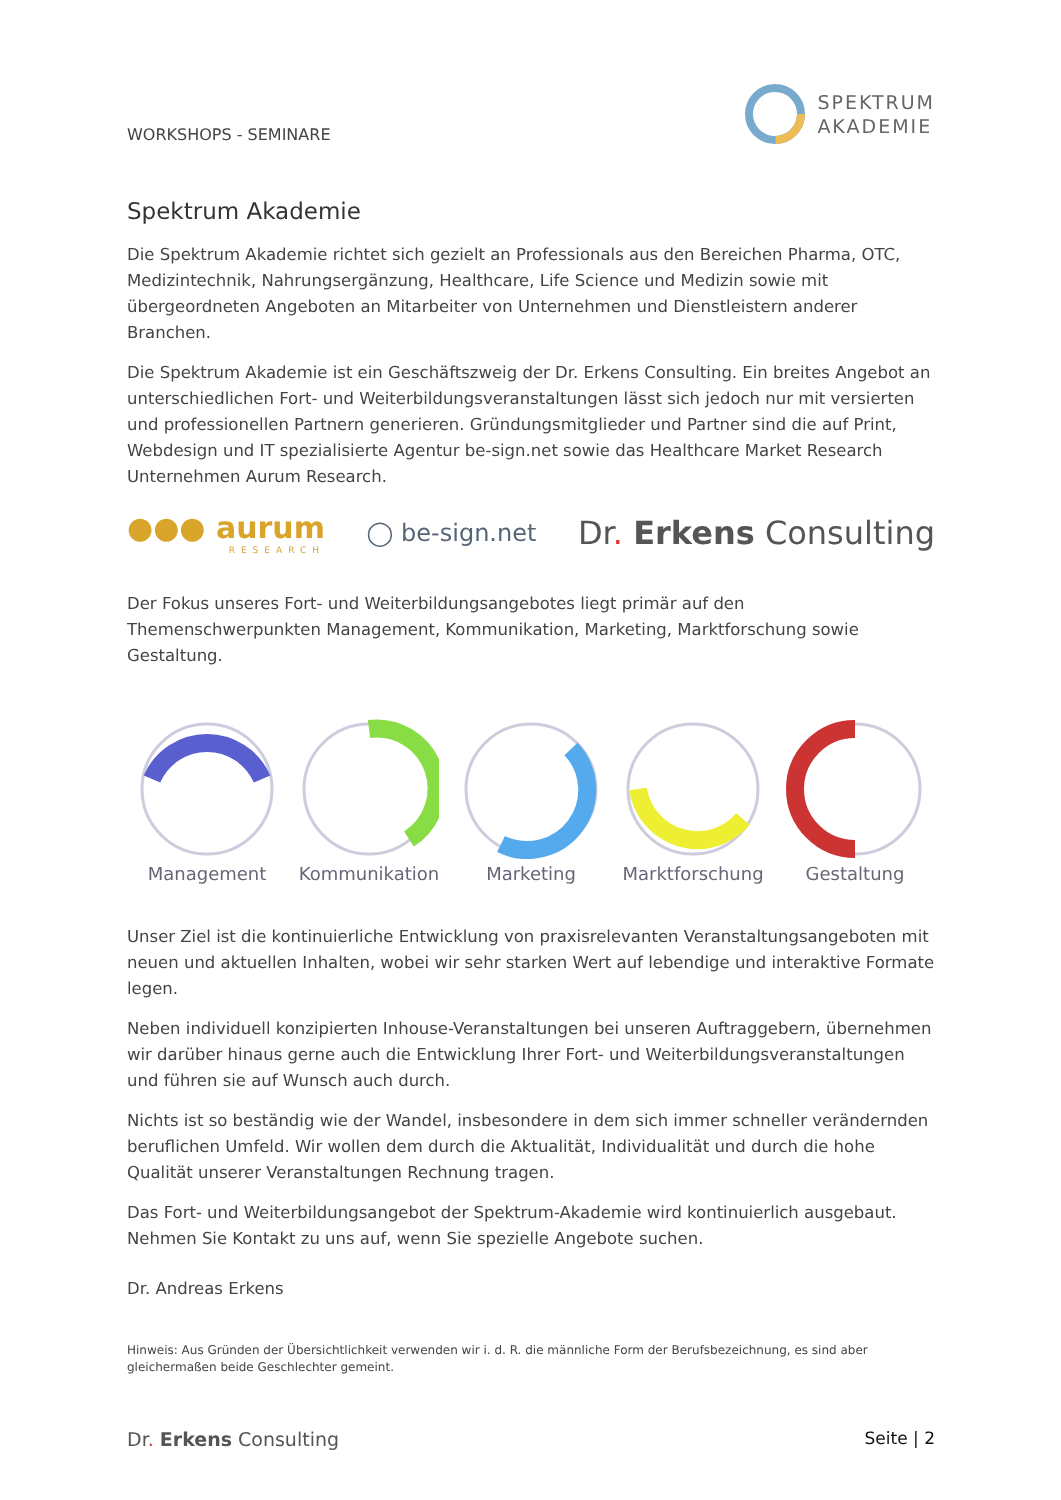WORKSHOPS - SEMINARE
SPEKTRUM
AKADEMIE
Spektrum Akademie
Die Spektrum Akademie richtet sich gezielt an Professionals aus den Bereichen Pharma, OTC, Medizintechnik, Nahrungsergänzung, Healthcare, Life Science und Medizin sowie mit übergeordneten Angeboten an Mitarbeiter von Unternehmen und Dienstleistern anderer Branchen.
Die Spektrum Akademie ist ein Geschäftszweig der Dr. Erkens Consulting. Ein breites Angebot an unterschiedlichen Fort- und Weiterbildungsveranstaltungen lässt sich jedoch nur mit versierten und professionellen Partnern generieren. Gründungsmitglieder und Partner sind die auf Print, Webdesign und IT spezialisierte Agentur be-sign.net sowie das Healthcare Market Research Unternehmen Aurum Research.
●●● aurum
RESEARCH
◯ be-sign.net
Dr. Erkens Consulting
Der Fokus unseres Fort- und Weiterbildungsangebotes liegt primär auf den Themenschwerpunkten Management, Kommunikation, Marketing, Marktforschung sowie Gestaltung.
Management
Kommunikation
Marketing
Marktforschung
Gestaltung
Unser Ziel ist die kontinuierliche Entwicklung von praxisrelevanten Veranstaltungsangeboten mit neuen und aktuellen Inhalten, wobei wir sehr starken Wert auf lebendige und interaktive Formate legen.
Neben individuell konzipierten Inhouse-Veranstaltungen bei unseren Auftraggebern, übernehmen wir darüber hinaus gerne auch die Entwicklung Ihrer Fort- und Weiterbildungsveranstaltungen und führen sie auf Wunsch auch durch.
Nichts ist so beständig wie der Wandel, insbesondere in dem sich immer schneller verändernden beruflichen Umfeld. Wir wollen dem durch die Aktualität, Individualität und durch die hohe Qualität unserer Veranstaltungen Rechnung tragen.
Das Fort- und Weiterbildungsangebot der Spektrum-Akademie wird kontinuierlich ausgebaut. Nehmen Sie Kontakt zu uns auf, wenn Sie spezielle Angebote suchen.
Dr. Andreas Erkens
Hinweis: Aus Gründen der Übersichtlichkeit verwenden wir i. d. R. die männliche Form der Berufsbezeichnung, es sind aber gleichermaßen beide Geschlechter gemeint.
Dr. Erkens Consulting Seite | 2